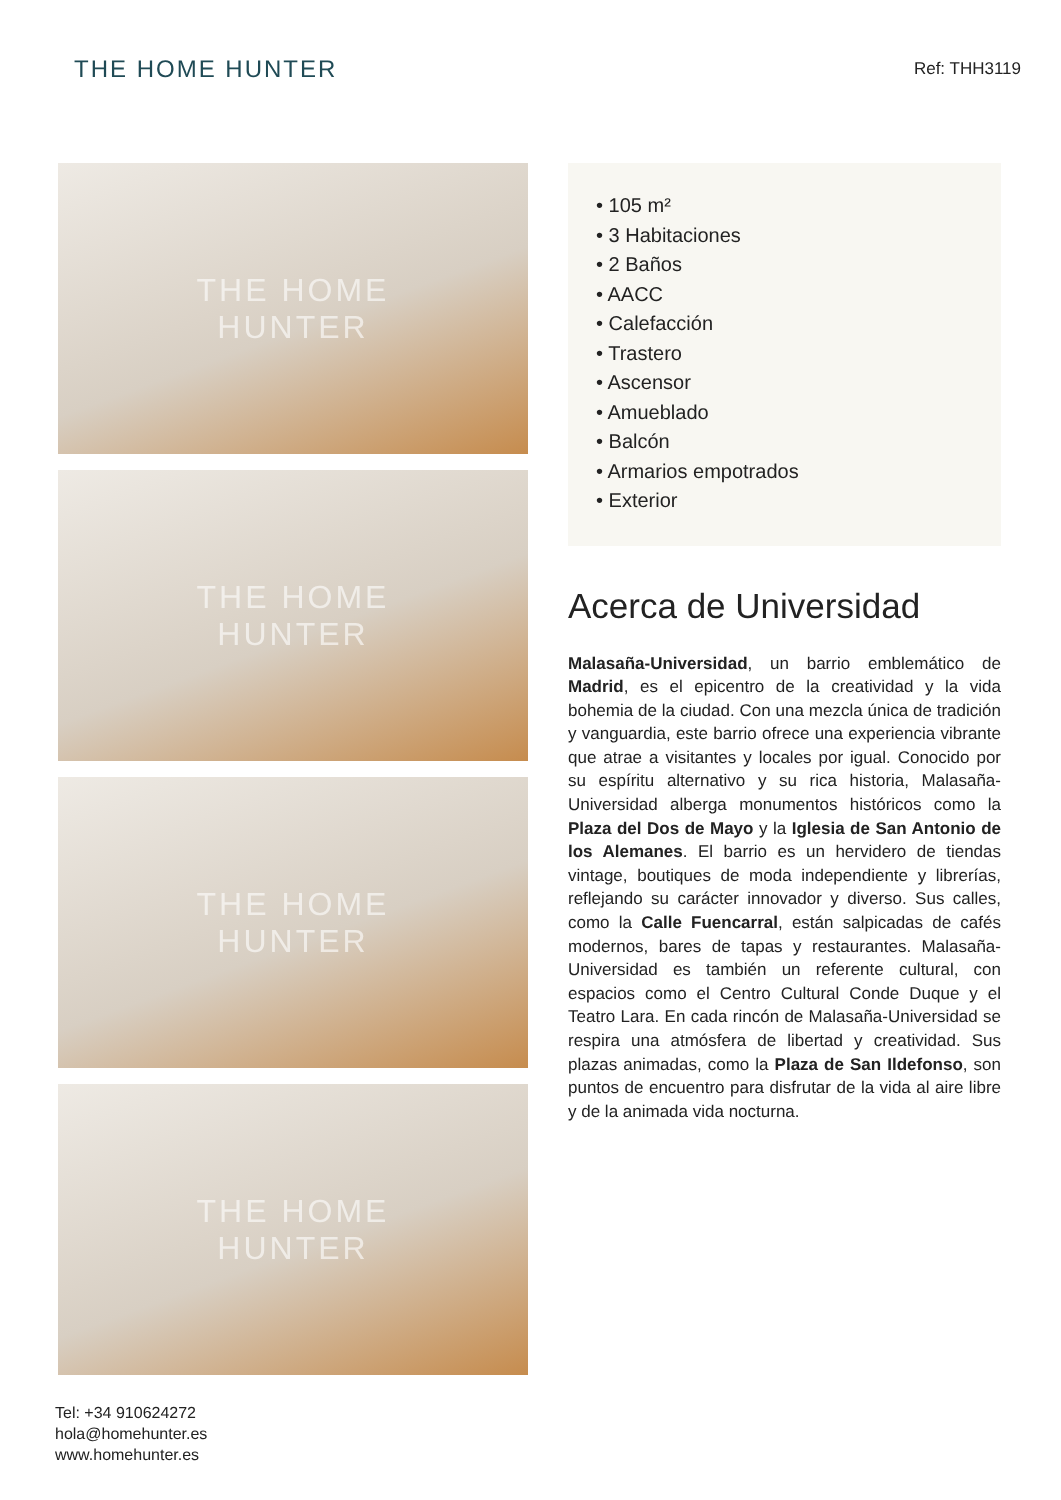THE HOME HUNTER
Ref: THH3119
THE HOME
HUNTER
THE HOME
HUNTER
THE HOME
HUNTER
THE HOME
HUNTER
• 105 m²
• 3 Habitaciones
• 2 Baños
• AACC
• Calefacción
• Trastero
• Ascensor
• Amueblado
• Balcón
• Armarios empotrados
• Exterior
Acerca de Universidad
Malasaña-Universidad, un barrio emblemático de Madrid, es el epicentro de la creatividad y la vida bohemia de la ciudad. Con una mezcla única de tradición y vanguardia, este barrio ofrece una experiencia vibrante que atrae a visitantes y locales por igual. Conocido por su espíritu alternativo y su rica historia, Malasaña-Universidad alberga monumentos históricos como la Plaza del Dos de Mayo y la Iglesia de San Antonio de los Alemanes. El barrio es un hervidero de tiendas vintage, boutiques de moda independiente y librerías, reflejando su carácter innovador y diverso. Sus calles, como la Calle Fuencarral, están salpicadas de cafés modernos, bares de tapas y restaurantes. Malasaña-Universidad es también un referente cultural, con espacios como el Centro Cultural Conde Duque y el Teatro Lara. En cada rincón de Malasaña-Universidad se respira una atmósfera de libertad y creatividad. Sus plazas animadas, como la Plaza de San Ildefonso, son puntos de encuentro para disfrutar de la vida al aire libre y de la animada vida nocturna.
Tel: +34 910624272
hola@homehunter.es
www.homehunter.es